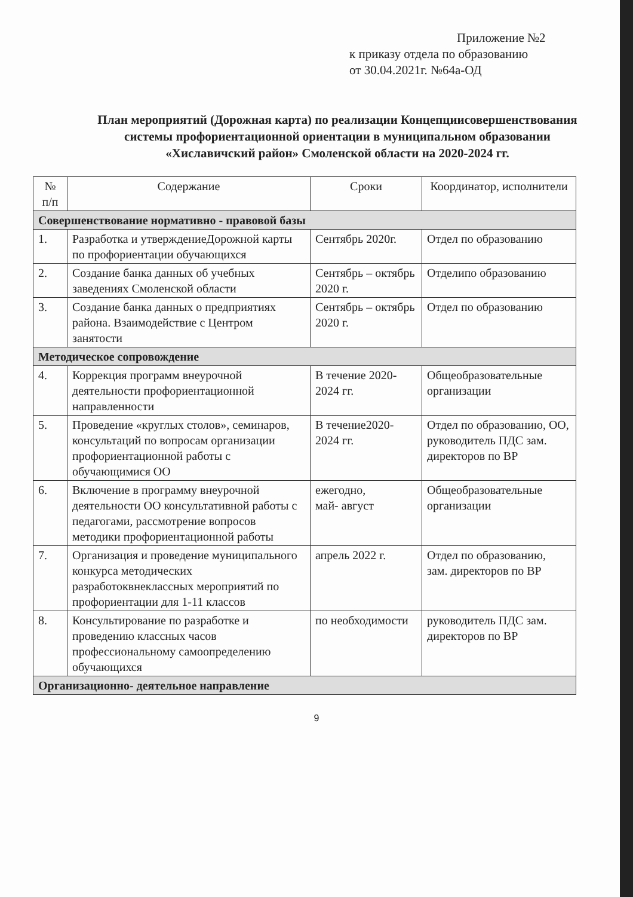Приложение №2
к приказу отдела по образованию
от 30.04.2021г. №64а-ОД
План мероприятий (Дорожная карта) по реализации Концепциисовершенствования системы профориентационной ориентации в муниципальном образовании «Хиславичский район» Смоленской области на 2020-2024 гг.
| № п/п | Содержание | Сроки | Координатор, исполнители |
| --- | --- | --- | --- |
| Совершенствование нормативно - правовой базы | | | |
| 1. | Разработка и утверждениеДорожной карты по профориентации обучающихся | Сентябрь 2020г. | Отдел по образованию |
| 2. | Создание банка данных об учебных заведениях Смоленской области | Сентябрь – октябрь 2020 г. | Отделипо образованию |
| 3. | Создание банка данных о предприятиях района. Взаимодействие с Центром занятости | Сентябрь – октябрь 2020 г. | Отдел по образованию |
| Методическое сопровождение | | | |
| 4. | Коррекция программ внеурочной деятельности профориентационной направленности | В течение 2020-2024 гг. | Общеобразовательные организации |
| 5. | Проведение «круглых столов», семинаров, консультаций по вопросам организации профориентационной работы с обучающимися ОО | В течение2020-2024 гг. | Отдел по образованию, ОО, руководитель ПДС зам. директоров по ВР |
| 6. | Включение в программу внеурочной деятельности ОО консультативной работы с педагогами, рассмотрение вопросов методики профориентационной работы | ежегодно, май- август | Общеобразовательные организации |
| 7. | Организация и проведение муниципального конкурса методических разработоквнеклассных мероприятий по профориентации для 1-11 классов | апрель 2022 г. | Отдел по образованию, зам. директоров по ВР |
| 8. | Консультирование по разработке и проведению классных часов профессиональному самоопределению обучающихся | по необходимости | руководитель ПДС зам. директоров по ВР |
| Организационно- деятельное направление | | | |
9